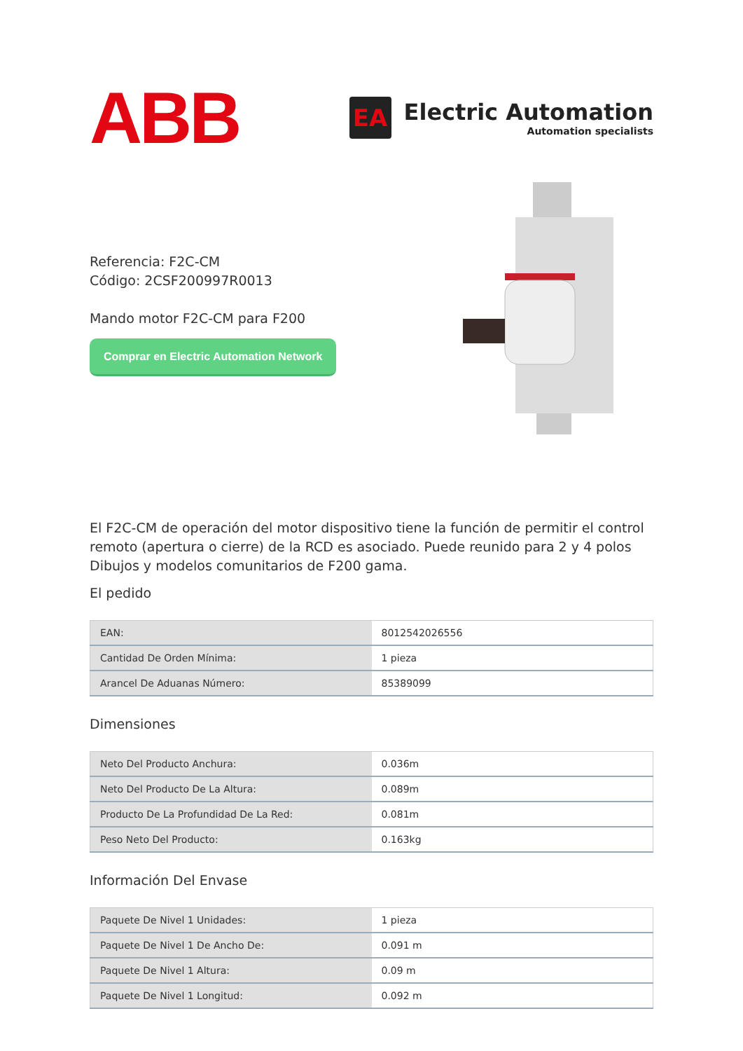ABB
EA
Electric Automation
Automation specialists
Referencia: F2C-CM
Código: 2CSF200997R0013
Mando motor F2C-CM para F200
Comprar en Electric Automation Network
El F2C-CM de operación del motor dispositivo tiene la función de permitir el control remoto (apertura o cierre) de la RCD es asociado. Puede reunido para 2 y 4 polos Dibujos y modelos comunitarios de F200 gama.
El pedido
| EAN: | 8012542026556 |
| Cantidad De Orden Mínima: | 1 pieza |
| Arancel De Aduanas Número: | 85389099 |
Dimensiones
| Neto Del Producto Anchura: | 0.036m |
| Neto Del Producto De La Altura: | 0.089m |
| Producto De La Profundidad De La Red: | 0.081m |
| Peso Neto Del Producto: | 0.163kg |
Información Del Envase
| Paquete De Nivel 1 Unidades: | 1 pieza |
| Paquete De Nivel 1 De Ancho De: | 0.091 m |
| Paquete De Nivel 1 Altura: | 0.09 m |
| Paquete De Nivel 1 Longitud: | 0.092 m |